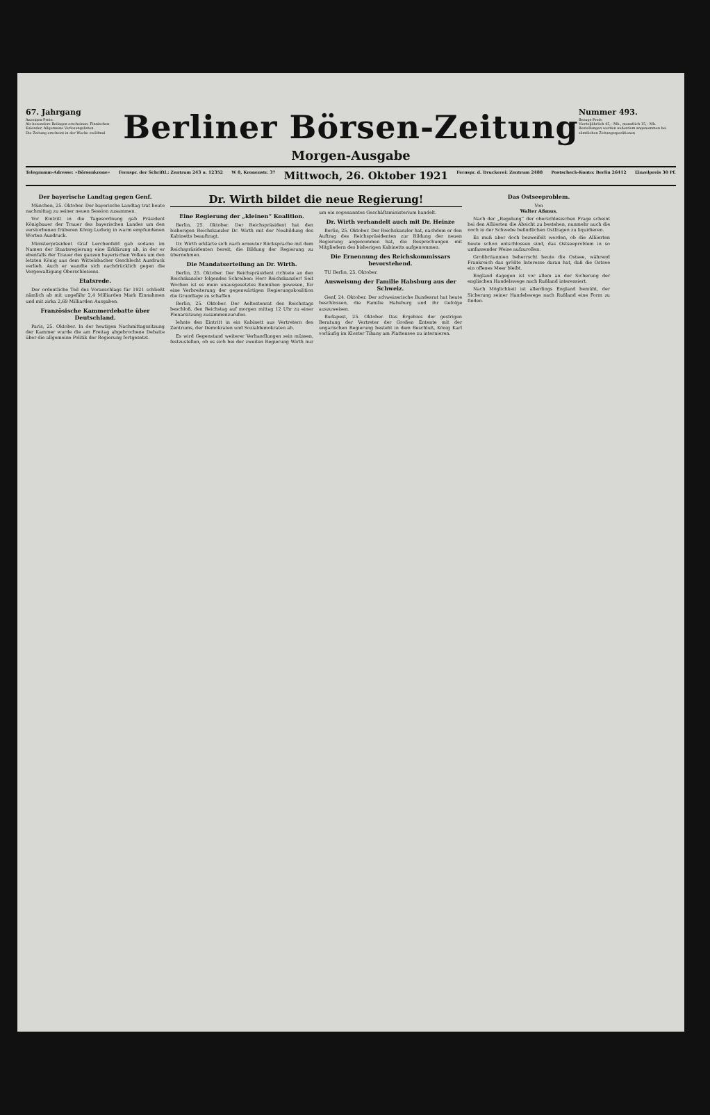67. Jahrgang
Anzeigen-Preis:
Als besondere Beilagen erscheinen: Finnischen-Kalender, Allgemeine Verlosungslisten.
Die Zeitung erscheint in der Woche zwölfmal
Berliner Börsen-Zeitung
Morgen-Ausgabe
Nummer 493.
Bezugs-Preis:
Vierteljährlich 45,– Mk., monatlich 15,– Mk.
Bestellungen werden außerdem angenommen bei sämtlichen Zeitungsspeditionen
Telegramm-Adresse: »Börsenkrone« Fernspr. der Schriftl.: Zentrum 243 u. 12352 W 8, Kronenstr. 37 Mittwoch, 26. Oktober 1921 Fernspr. d. Druckerei: Zentrum 2488 Postscheck-Konto: Berlin 26412 Einzelpreis 30 Pf.
Der bayerische Landtag gegen Genf.
München, 25. Oktober. Der bayerische Landtag trat heute nachmittag zu seiner neuen Session zusammen.
Vor Eintritt in die Tagesordnung gab Präsident Königbauer der Trauer des bayerischen Landes um den verstorbenen früheren König Ludwig in warm empfundenen Worten Ausdruck.
Ministerpräsident Graf Lerchenfeld gab sodann im Namen der Staatsregierung eine Erklärung ab, in der er ebenfalls der Trauer des ganzen bayerischen Volkes um den letzten König aus dem Wittelsbacher Geschlecht Ausdruck verlieh. Auch er wandte sich nachdrücklich gegen die Vergewaltigung Oberschlesiens.
Etatsrede.
Der ordentliche Teil des Voranschlags für 1921 schließt nämlich ab mit ungefähr 2,4 Milliarden Mark Einnahmen und mit zirka 2,69 Milliarden Ausgaben.
Französische Kammerdebatte über Deutschland.
Paris, 25. Oktober. In der heutigen Nachmittagssitzung der Kammer wurde die am Freitag abgebrochene Debatte über die allgemeine Politik der Regierung fortgesetzt.
Dr. Wirth bildet die neue Regierung!
Eine Regierung der „kleinen“ Koalition.
Berlin, 25. Oktober. Der Reichspräsident hat den bisherigen Reichskanzler Dr. Wirth mit der Neubildung des Kabinetts beauftragt.
Dr. Wirth erklärte sich nach erneuter Rücksprache mit dem Reichspräsidenten bereit, die Bildung der Regierung zu übernehmen.
Die Mandatserteilung an Dr. Wirth.
Berlin, 25. Oktober. Der Reichspräsident richtete an den Reichskanzler folgendes Schreiben: Herr Reichskanzler! Seit Wochen ist es mein unausgesetztes Bemühen gewesen, für eine Verbreiterung der gegenwärtigen Regierungskoalition die Grundlage zu schaffen.
Berlin, 25. Oktober. Der Aeltestenrat des Reichstags beschloß, den Reichstag auf morgen mittag 12 Uhr zu einer Plenarsitzung zusammenzurufen.
lehnte den Eintritt in ein Kabinett aus Vertretern des Zentrums, der Demokraten und Sozialdemokraten ab.
Es wird Gegenstand weiterer Verhandlungen sein müssen, festzustellen, ob es sich bei der zweiten Regierung Wirth nur um ein sogenanntes Geschäftsministerium handelt.
Dr. Wirth verhandelt auch mit Dr. Heinze
Berlin, 25. Oktober. Der Reichskanzler hat, nachdem er den Auftrag des Reichspräsidenten zur Bildung der neuen Regierung angenommen hat, die Besprechungen mit Mitgliedern des bisherigen Kabinetts aufgenommen.
Die Ernennung des Reichskommissars bevorstehend.
TU Berlin, 25. Oktober.
Ausweisung der Familie Habsburg aus der Schweiz.
Genf, 24. Oktober. Der schweizerische Bundesrat hat heute beschlossen, die Familie Habsburg und ihr Gefolge auszuweisen.
Budapest, 25. Oktober. Das Ergebnis der gestrigen Beratung der Vertreter der Großen Entente mit der ungarischen Regierung besteht in dem Beschluß, König Karl vorläufig im Kloster Tihany am Plattensee zu internieren.
Das Ostseeproblem.
Von
Walter Aßmus.
Nach der „Regelung“ der oberschlesischen Frage scheint bei den Alliierten die Absicht zu bestehen, nunmehr auch die noch in der Schwebe befindlichen Ostfragen zu liquidieren.
Es muß aber doch bezweifelt werden, ob die Alliierten heute schon entschlossen sind, das Ostseeproblem in so umfassender Weise aufzurollen.
Großbritannien beherrscht heute die Ostsee, während Frankreich das größte Interesse daran hat, daß die Ostsee ein offenes Meer bleibt.
England dagegen ist vor allem an der Sicherung der englischen Handelswege nach Rußland interessiert.
Nach Möglichkeit ist allerdings England bemüht, der Sicherung seiner Handelswege nach Rußland eine Form zu finden.